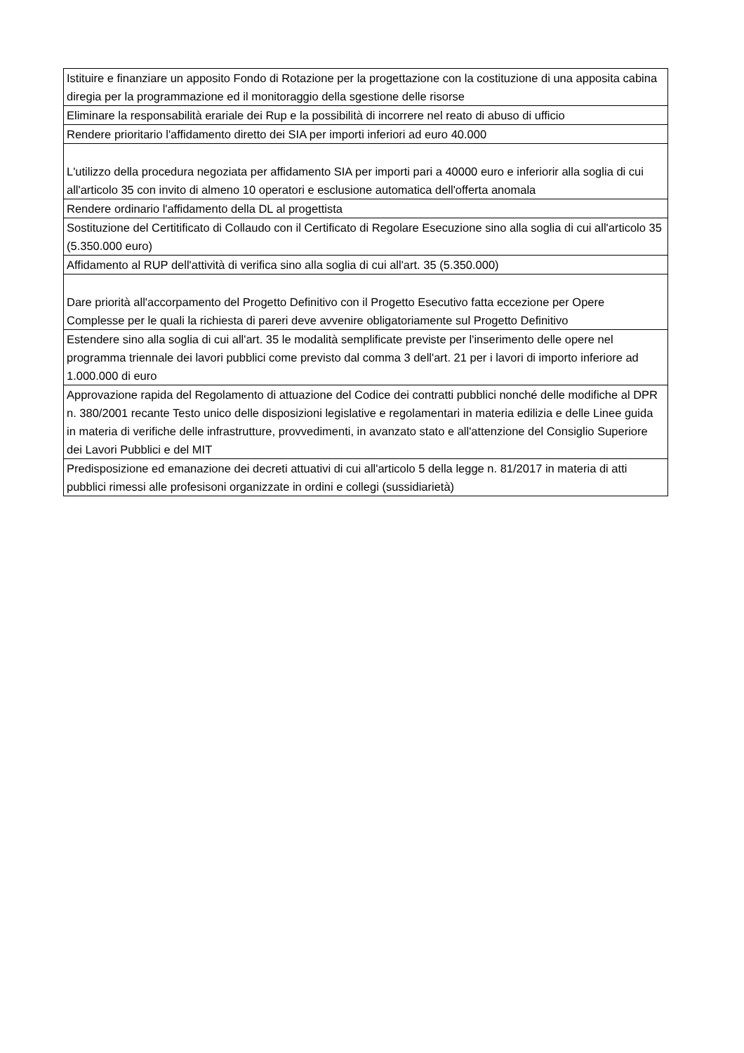| Istituire e finanziare un apposito Fondo di Rotazione per la progettazione con la costituzione di una apposita cabina diregia per la programmazione ed il monitoraggio della sgestione delle risorse |
| Eliminare la responsabilità erariale dei Rup e la possibilità di incorrere nel reato di abuso di ufficio |
| Rendere prioritario l'affidamento diretto dei SIA per importi inferiori ad euro 40.000 |
| L'utilizzo della procedura negoziata per affidamento SIA per importi pari a 40000 euro e inferiorir alla soglia di cui all'articolo 35 con invito di almeno 10 operatori e esclusione automatica dell'offerta anomala |
| Rendere ordinario l'affidamento della DL al progettista |
| Sostituzione del Certitificato di Collaudo con il Certificato di Regolare Esecuzione sino alla soglia di cui all'articolo 35 (5.350.000 euro) |
| Affidamento al RUP dell'attività di verifica sino alla soglia di cui all'art. 35 (5.350.000) |
| Dare priorità all'accorpamento del Progetto Definitivo con il Progetto Esecutivo fatta eccezione per Opere Complesse per le quali la richiesta di pareri deve avvenire obligatoriamente sul Progetto Definitivo |
| Estendere sino alla soglia di cui all'art. 35 le modalità semplificate previste per l'inserimento delle opere nel programma triennale dei lavori pubblici come previsto dal comma 3 dell'art. 21 per i lavori di importo inferiore ad 1.000.000 di euro |
| Approvazione rapida del Regolamento di attuazione del Codice dei contratti pubblici nonché delle modifiche al DPR n. 380/2001 recante Testo unico delle disposizioni legislative e regolamentari in materia edilizia e delle Linee guida in materia di verifiche delle infrastrutture, provvedimenti, in avanzato stato e all'attenzione del Consiglio Superiore dei Lavori Pubblici e del MIT |
| Predisposizione ed emanazione dei decreti attuativi di cui all'articolo 5 della legge n. 81/2017 in materia di atti pubblici rimessi alle profesisoni organizzate in ordini e collegi (sussidiarietà) |